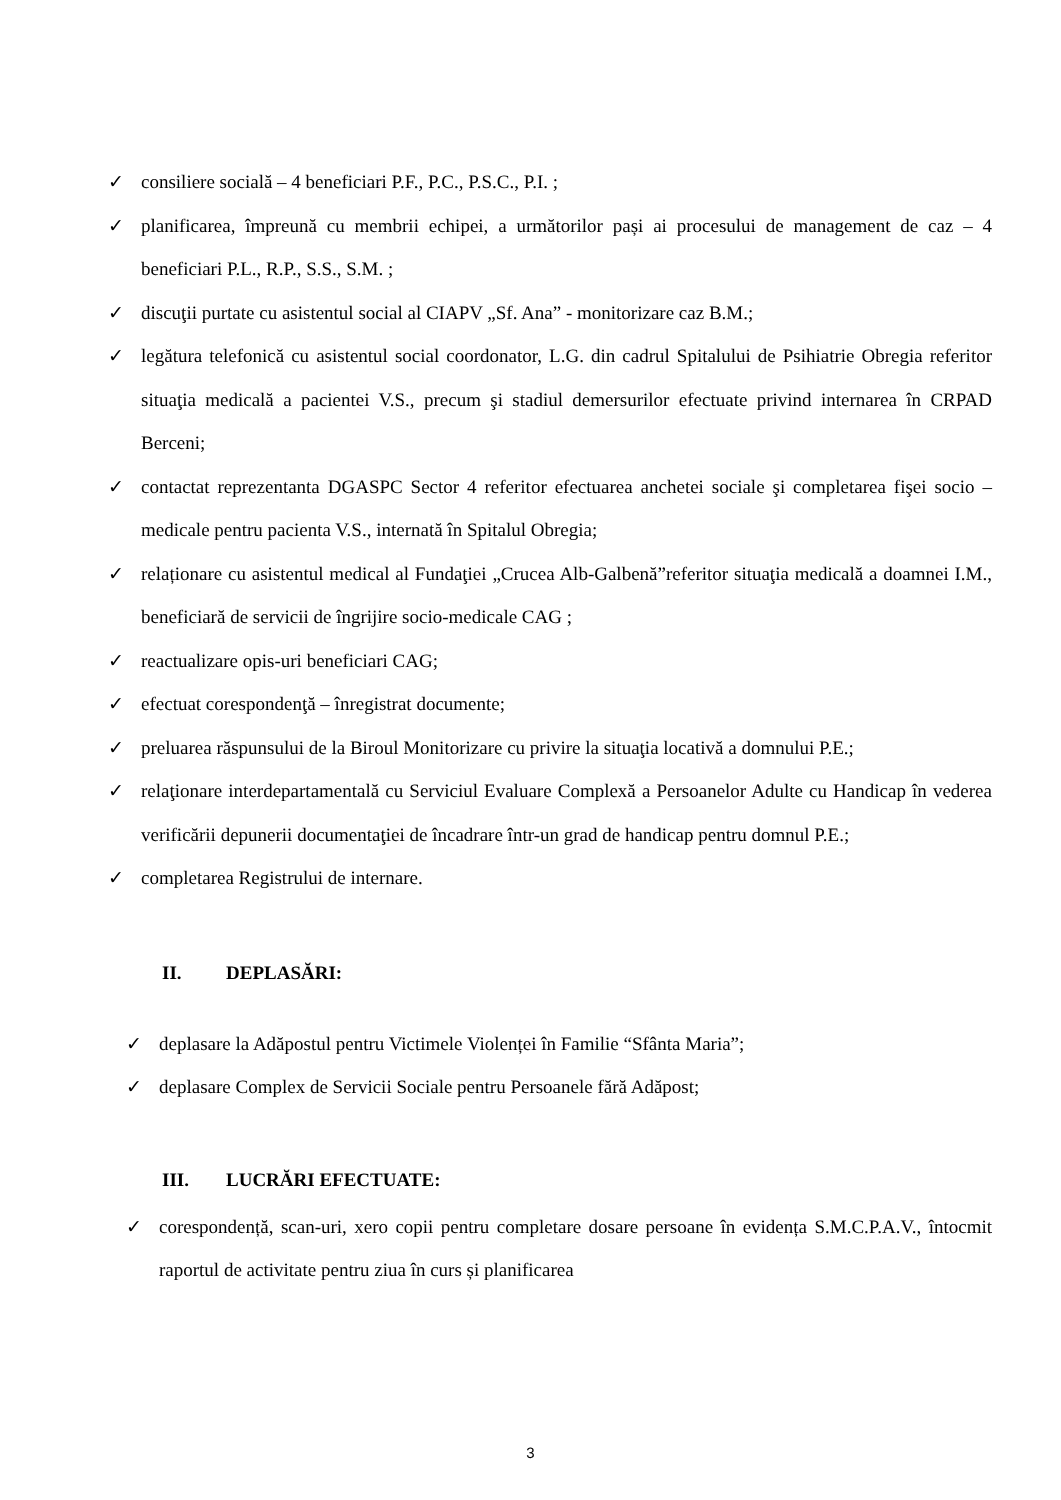✓ consiliere socială – 4 beneficiari P.F., P.C., P.S.C., P.I. ;
✓ planificarea, împreună cu membrii echipei, a următorilor pași ai procesului de management de caz – 4 beneficiari P.L., R.P., S.S., S.M. ;
✓ discuţii purtate cu asistentul social al CIAPV „Sf. Ana” - monitorizare caz B.M.;
✓ legătura telefonică cu asistentul social coordonator, L.G. din cadrul Spitalului de Psihiatrie Obregia referitor situaţia medicală a pacientei V.S., precum şi stadiul demersurilor efectuate privind internarea în CRPAD Berceni;
✓ contactat reprezentanta DGASPC Sector 4 referitor efectuarea anchetei sociale şi completarea fişei socio –medicale pentru pacienta V.S., internată în Spitalul Obregia;
✓ relaționare cu asistentul medical al Fundaţiei „Crucea Alb-Galbenă”referitor situaţia medicală a doamnei I.M., beneficiară de servicii de îngrijire socio-medicale CAG ;
✓ reactualizare opis-uri beneficiari CAG;
✓ efectuat corespondenţă – înregistrat documente;
✓ preluarea răspunsului de la Biroul Monitorizare cu privire la situaţia locativă a domnului P.E.;
✓ relaţionare interdepartamentală cu Serviciul Evaluare Complexă a Persoanelor Adulte cu Handicap în vederea verificării depunerii documentaţiei de încadrare într-un grad de handicap pentru domnul P.E.;
✓ completarea Registrului de internare.
II. DEPLASĂRI:
✓ deplasare la Adăpostul pentru Victimele Violenței în Familie “Sfânta Maria”;
✓ deplasare Complex de Servicii Sociale pentru Persoanele fără Adăpost;
III. LUCRĂRI EFECTUATE:
✓ corespondență, scan-uri, xero copii pentru completare dosare persoane în evidența S.M.C.P.A.V., întocmit raportul de activitate pentru ziua în curs și planificarea
3